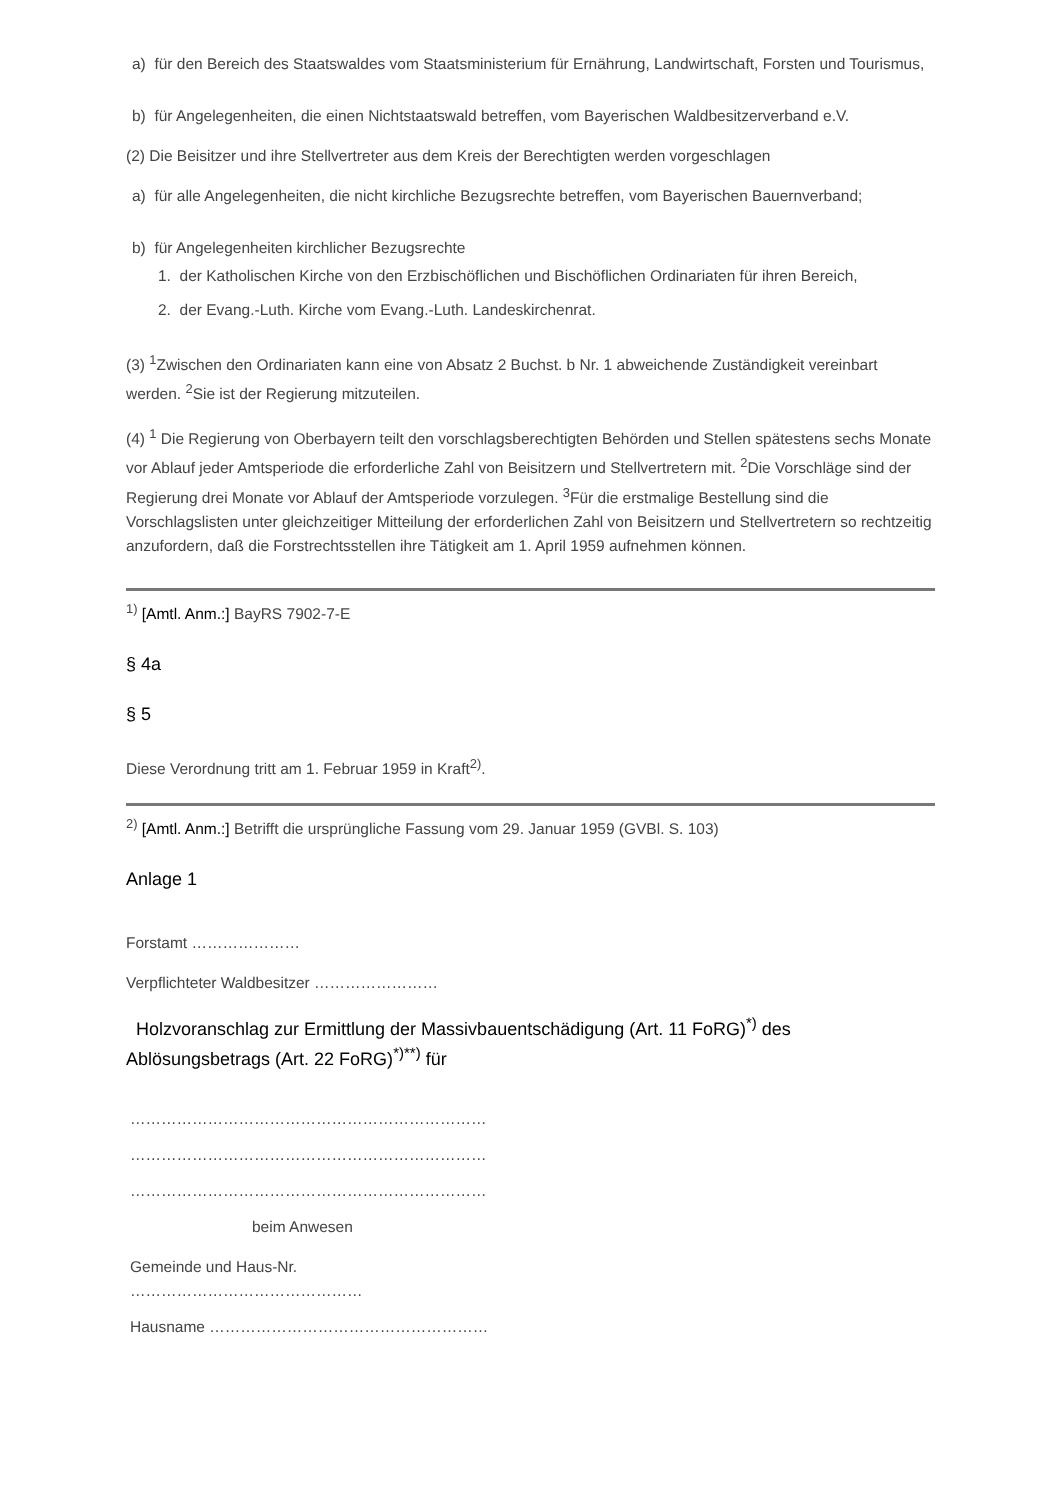a) für den Bereich des Staatswaldes vom Staatsministerium für Ernährung, Landwirtschaft, Forsten und Tourismus,
b) für Angelegenheiten, die einen Nichtstaatswald betreffen, vom Bayerischen Waldbesitzerverband e.V.
(2) Die Beisitzer und ihre Stellvertreter aus dem Kreis der Berechtigten werden vorgeschlagen
a) für alle Angelegenheiten, die nicht kirchliche Bezugsrechte betreffen, vom Bayerischen Bauernverband;
b) für Angelegenheiten kirchlicher Bezugsrechte
1. der Katholischen Kirche von den Erzbischöflichen und Bischöflichen Ordinariaten für ihren Bereich,
2. der Evang.-Luth. Kirche vom Evang.-Luth. Landeskirchenrat.
(3) <sup>1</sup>Zwischen den Ordinariaten kann eine von Absatz 2 Buchst. b Nr. 1 abweichende Zuständigkeit vereinbart werden. <sup>2</sup>Sie ist der Regierung mitzuteilen.
(4) <sup>1</sup> Die Regierung von Oberbayern teilt den vorschlagsberechtigten Behörden und Stellen spätestens sechs Monate vor Ablauf jeder Amtsperiode die erforderliche Zahl von Beisitzern und Stellvertretern mit. <sup>2</sup>Die Vorschläge sind der Regierung drei Monate vor Ablauf der Amtsperiode vorzulegen. <sup>3</sup>Für die erstmalige Bestellung sind die Vorschlagslisten unter gleichzeitiger Mitteilung der erforderlichen Zahl von Beisitzern und Stellvertretern so rechtzeitig anzufordern, daß die Forstrechtsstellen ihre Tätigkeit am 1. April 1959 aufnehmen können.
<sup>1)</sup> [Amtl. Anm.:] BayRS 7902-7-E
§ 4a
§ 5
Diese Verordnung tritt am 1. Februar 1959 in Kraft<sup>2)</sup>.
<sup>2)</sup> [Amtl. Anm.:] Betrifft die ursprüngliche Fassung vom 29. Januar 1959 (GVBl. S. 103)
Anlage 1
Forstamt …………………
Verpflichteter Waldbesitzer ……………………
Holzvoranschlag zur Ermittlung der Massivbauentschädigung (Art. 11 FoRG)<sup>*)</sup> des Ablösungsbetrags (Art. 22 FoRG)<sup>*)**)</sup> für
……………………………………………………………
……………………………………………………………
……………………………………………………………
beim Anwesen
Gemeinde und Haus-Nr. ………………………………………
Hausname ………………………………………………